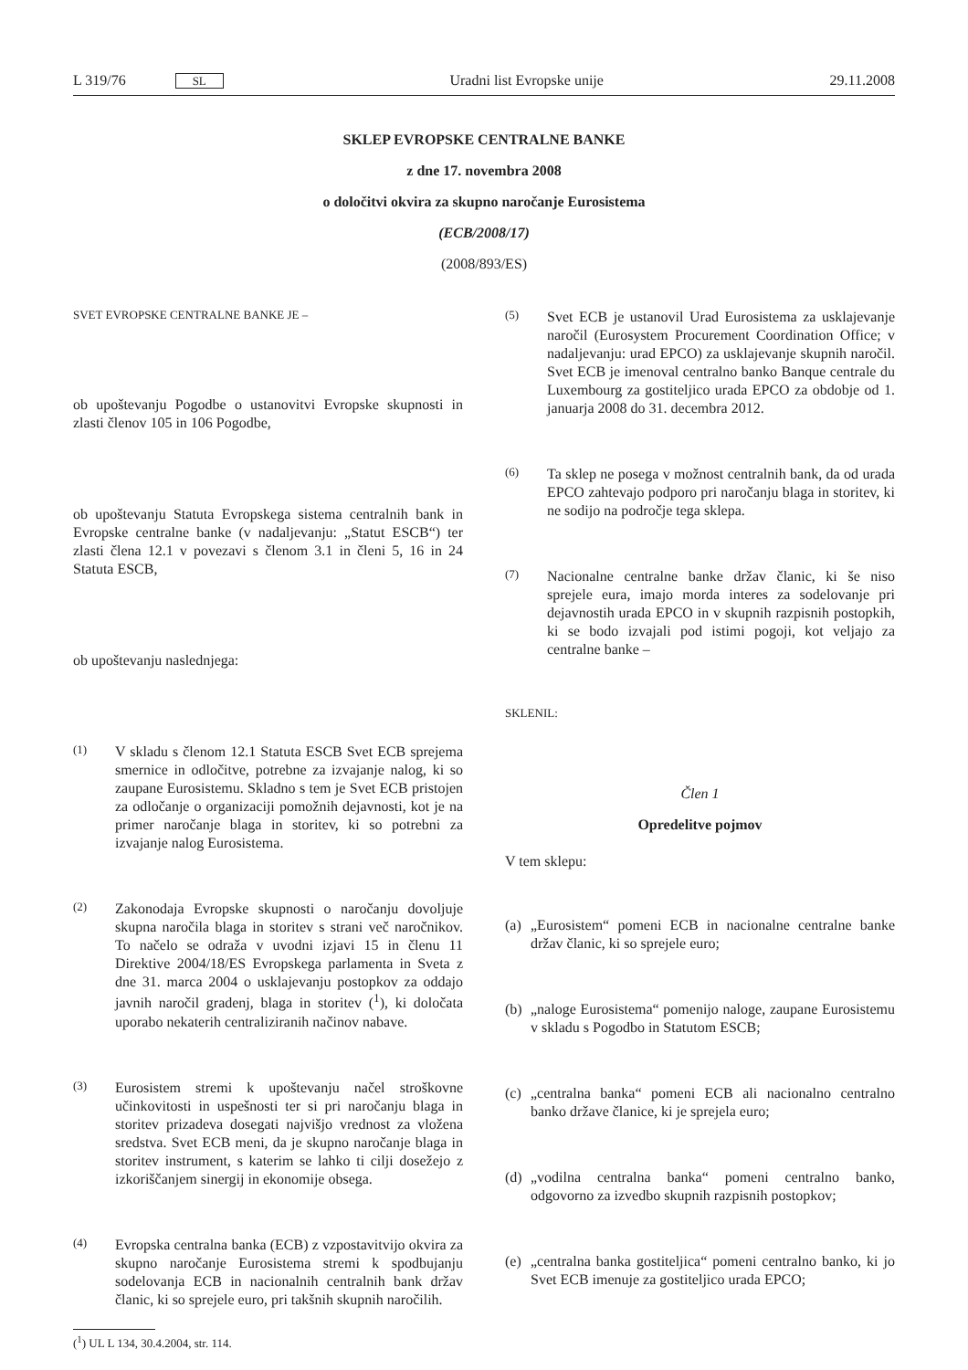L 319/76 SL
Uradni list Evropske unije 29.11.2008
SKLEP EVROPSKE CENTRALNE BANKE
z dne 17. novembra 2008
o določitvi okvira za skupno naročanje Eurosistema
(ECB/2008/17)
(2008/893/ES)
SVET EVROPSKE CENTRALNE BANKE JE –
ob upoštevanju Pogodbe o ustanovitvi Evropske skupnosti in zlasti členov 105 in 106 Pogodbe,
ob upoštevanju Statuta Evropskega sistema centralnih bank in Evropske centralne banke (v nadaljevanju: „Statut ESCB“) ter zlasti člena 12.1 v povezavi s členom 3.1 in členi 5, 16 in 24 Statuta ESCB,
ob upoštevanju naslednjega:
(1) V skladu s členom 12.1 Statuta ESCB Svet ECB sprejema smernice in odločitve, potrebne za izvajanje nalog, ki so zaupane Eurosistemu. Skladno s tem je Svet ECB pristojen za odločanje o organizaciji pomožnih dejavnosti, kot je na primer naročanje blaga in storitev, ki so potrebni za izvajanje nalog Eurosistema.
(2) Zakonodaja Evropske skupnosti o naročanju dovoljuje skupna naročila blaga in storitev s strani več naročnikov. To načelo se odraža v uvodni izjavi 15 in členu 11 Direktive 2004/18/ES Evropskega parlamenta in Sveta z dne 31. marca 2004 o usklajevanju postopkov za oddajo javnih naročil gradenj, blaga in storitev (<sup>1</sup>), ki določata uporabo nekaterih centraliziranih načinov nabave.
(3) Eurosistem stremi k upoštevanju načel stroškovne učinkovitosti in uspešnosti ter si pri naročanju blaga in storitev prizadeva dosegati najvišjo vrednost za vložena sredstva. Svet ECB meni, da je skupno naročanje blaga in storitev instrument, s katerim se lahko ti cilji dosežejo z izkoriščanjem sinergij in ekonomije obsega.
(4) Evropska centralna banka (ECB) z vzpostavitvijo okvira za skupno naročanje Eurosistema stremi k spodbujanju sodelovanja ECB in nacionalnih centralnih bank držav članic, ki so sprejele euro, pri takšnih skupnih naročilih.
(<sup>1</sup>) UL L 134, 30.4.2004, str. 114.
(5) Svet ECB je ustanovil Urad Eurosistema za usklajevanje naročil (Eurosystem Procurement Coordination Office; v nadaljevanju: urad EPCO) za usklajevanje skupnih naročil. Svet ECB je imenoval centralno banko Banque centrale du Luxembourg za gostiteljico urada EPCO za obdobje od 1. januarja 2008 do 31. decembra 2012.
(6) Ta sklep ne posega v možnost centralnih bank, da od urada EPCO zahtevajo podporo pri naročanju blaga in storitev, ki ne sodijo na področje tega sklepa.
(7) Nacionalne centralne banke držav članic, ki še niso sprejele eura, imajo morda interes za sodelovanje pri dejavnostih urada EPCO in v skupnih razpisnih postopkih, ki se bodo izvajali pod istimi pogoji, kot veljajo za centralne banke –
SKLENIL:
Člen 1
Opredelitve pojmov
V tem sklepu:
(a) „Eurosistem“ pomeni ECB in nacionalne centralne banke držav članic, ki so sprejele euro;
(b) „naloge Eurosistema“ pomenijo naloge, zaupane Eurosistemu v skladu s Pogodbo in Statutom ESCB;
(c) „centralna banka“ pomeni ECB ali nacionalno centralno banko države članice, ki je sprejela euro;
(d) „vodilna centralna banka“ pomeni centralno banko, odgovorno za izvedbo skupnih razpisnih postopkov;
(e) „centralna banka gostiteljica“ pomeni centralno banko, ki jo Svet ECB imenuje za gostiteljico urada EPCO;